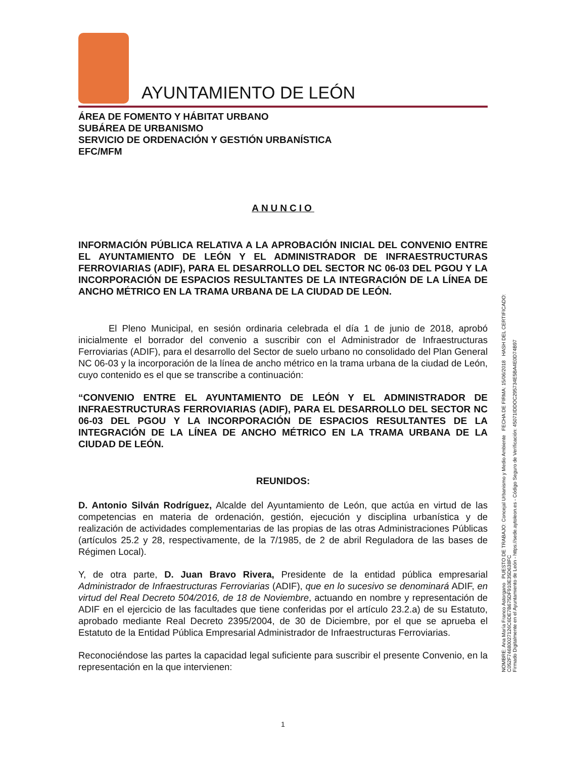AYUNTAMIENTO DE LEÓN
ÁREA DE FOMENTO Y HÁBITAT URBANO
SUBÁREA DE URBANISMO
SERVICIO DE ORDENACIÓN Y GESTIÓN URBANÍSTICA
EFC/MFM
ANUNCIO
INFORMACIÓN PÚBLICA RELATIVA A LA APROBACIÓN INICIAL DEL CONVENIO ENTRE EL AYUNTAMIENTO DE LEÓN Y EL ADMINISTRADOR DE INFRAESTRUCTURAS FERROVIARIAS (ADIF), PARA EL DESARROLLO DEL SECTOR NC 06-03 DEL PGOU Y LA INCORPORACIÓN DE ESPACIOS RESULTANTES DE LA INTEGRACIÓN DE LA LÍNEA DE ANCHO MÉTRICO EN LA TRAMA URBANA DE LA CIUDAD DE LEÓN.
El Pleno Municipal, en sesión ordinaria celebrada el día 1 de junio de 2018, aprobó inicialmente el borrador del convenio a suscribir con el Administrador de Infraestructuras Ferroviarias (ADIF), para el desarrollo del Sector de suelo urbano no consolidado del Plan General NC 06-03 y la incorporación de la línea de ancho métrico en la trama urbana de la ciudad de León, cuyo contenido es el que se transcribe a continuación:
“CONVENIO ENTRE EL AYUNTAMIENTO DE LEÓN Y EL ADMINISTRADOR DE INFRAESTRUCTURAS FERROVIARIAS (ADIF), PARA EL DESARROLLO DEL SECTOR NC 06-03 DEL PGOU Y LA INCORPORACIÓN DE ESPACIOS RESULTANTES DE LA INTEGRACIÓN DE LA LÍNEA DE ANCHO MÉTRICO EN LA TRAMA URBANA DE LA CIUDAD DE LEÓN.
REUNIDOS:
D. Antonio Silván Rodríguez, Alcalde del Ayuntamiento de León, que actúa en virtud de las competencias en materia de ordenación, gestión, ejecución y disciplina urbanística y de realización de actividades complementarias de las propias de las otras Administraciones Públicas (artículos 25.2 y 28, respectivamente, de la 7/1985, de 2 de abril Reguladora de las bases de Régimen Local).
Y, de otra parte, D. Juan Bravo Rivera, Presidente de la entidad pública empresarial Administrador de Infraestructuras Ferroviarias (ADIF), que en lo sucesivo se denominará ADIF, en virtud del Real Decreto 504/2016, de 18 de Noviembre, actuando en nombre y representación de ADIF en el ejercicio de las facultades que tiene conferidas por el artículo 23.2.a) de su Estatuto, aprobado mediante Real Decreto 2395/2004, de 30 de Diciembre, por el que se aprueba el Estatuto de la Entidad Pública Empresarial Administrador de Infraestructuras Ferroviarias.
Reconociéndose las partes la capacidad legal suficiente para suscribir el presente Convenio, en la representación en la que intervienen:
NOMBRE: Ana María Franco Astorgano PUESTO DE TRABAJO: Concejal Urbanismo y Medio Ambiente FECHA DE FIRMA: 15/06/2018 HASH DEL CERTIFICADO: C052F74680027126C6DE7B675DF910E35D638FC
Firmado Digitalmente en el Ayuntamiento de León - https://sede.aytoleon.es - Código Seguro de Verificación: 45071IDDOC295734E5BA4E0D74B97
1